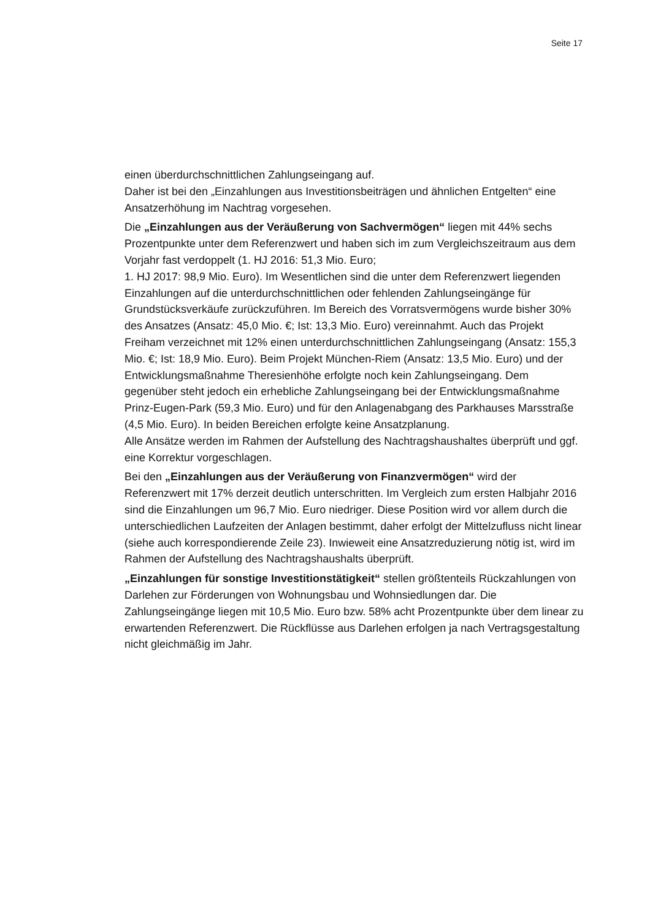Seite 17
einen überdurchschnittlichen Zahlungseingang auf.
Daher ist bei den „Einzahlungen aus Investitionsbeiträgen und ähnlichen Entgelten“ eine Ansatzerhöhung im Nachtrag vorgesehen.
Die „Einzahlungen aus der Veräußerung von Sachvermögen“ liegen mit 44% sechs Prozentpunkte unter dem Referenzwert und haben sich im zum Vergleichszeitraum aus dem Vorjahr fast verdoppelt (1. HJ 2016: 51,3 Mio. Euro;
1. HJ 2017: 98,9 Mio. Euro). Im Wesentlichen sind die unter dem Referenzwert liegenden Einzahlungen auf die unterdurchschnittlichen oder fehlenden Zahlungseingänge für Grundstücksverkäufe zurückzuführen. Im Bereich des Vorratsvermögens wurde bisher 30% des Ansatzes (Ansatz: 45,0 Mio. €; Ist: 13,3 Mio. Euro) vereinnahmt. Auch das Projekt Freiham verzeichnet mit 12% einen unterdurchschnittlichen Zahlungseingang (Ansatz: 155,3 Mio. €; Ist: 18,9 Mio. Euro). Beim Projekt München-Riem (Ansatz: 13,5 Mio. Euro) und der Entwicklungsmaßnahme Theresienhöhe erfolgte noch kein Zahlungseingang. Dem gegenüber steht jedoch ein erhebliche Zahlungseingang bei der Entwicklungsmaßnahme Prinz-Eugen-Park (59,3 Mio. Euro) und für den Anlagenabgang des Parkhauses Marsstraße (4,5 Mio. Euro). In beiden Bereichen erfolgte keine Ansatzplanung.
Alle Ansätze werden im Rahmen der Aufstellung des Nachtragshaushaltes überprüft und ggf. eine Korrektur vorgeschlagen.
Bei den „Einzahlungen aus der Veräußerung von Finanzvermögen“ wird der Referenzwert mit 17% derzeit deutlich unterschritten. Im Vergleich zum ersten Halbjahr 2016 sind die Einzahlungen um 96,7 Mio. Euro niedriger. Diese Position wird vor allem durch die unterschiedlichen Laufzeiten der Anlagen bestimmt, daher erfolgt der Mittelzufluss nicht linear (siehe auch korrespondierende Zeile 23). Inwieweit eine Ansatzreduzierung nötig ist, wird im Rahmen der Aufstellung des Nachtragshaushalts überprüft.
„Einzahlungen für sonstige Investitionstätigkeit“ stellen größtenteils Rückzahlungen von Darlehen zur Förderungen von Wohnungsbau und Wohnsiedlungen dar. Die Zahlungseingänge liegen mit 10,5 Mio. Euro bzw. 58% acht Prozentpunkte über dem linear zu erwartenden Referenzwert. Die Rückflüsse aus Darlehen erfolgen ja nach Vertragsgestaltung nicht gleichmäßig im Jahr.